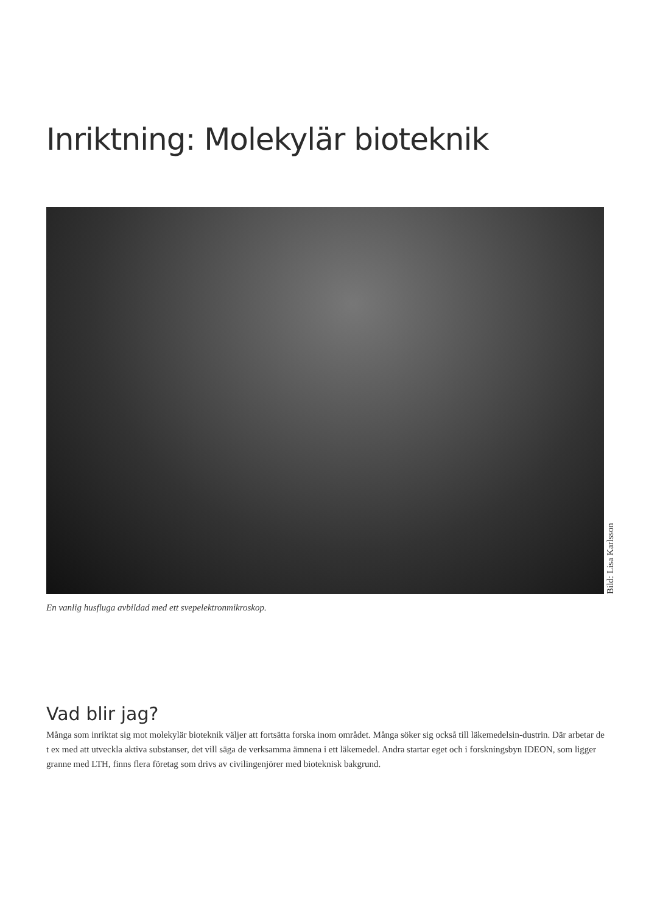Inriktning: Molekylär bioteknik
Bild: Lisa Karlsson
En vanlig husfluga avbildad med ett svepelektronmikroskop.
Vad blir jag?
Många som inriktat sig mot molekylär bioteknik väljer att fortsätta forska inom området. Många söker sig också till läkemedelsin-dustrin. Där arbetar de t ex med att utveckla aktiva substanser, det vill säga de verksamma ämnena i ett läkemedel. Andra startar eget och i forskningsbyn IDEON, som ligger granne med LTH, finns flera företag som drivs av civilingenjörer med bioteknisk bakgrund.